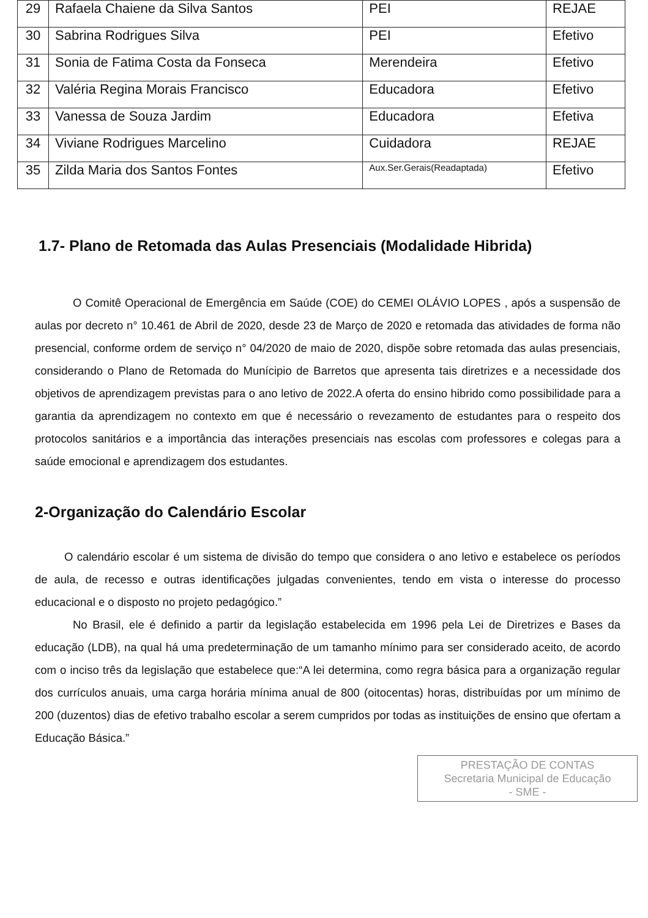| 29 | Rafaela Chaiene da Silva Santos | PEI | REJAE |
| 30 | Sabrina Rodrigues Silva | PEI | Efetivo |
| 31 | Sonia de Fatima Costa da Fonseca | Merendeira | Efetivo |
| 32 | Valéria Regina Morais Francisco | Educadora | Efetivo |
| 33 | Vanessa de Souza Jardim | Educadora | Efetiva |
| 34 | Viviane Rodrigues Marcelino | Cuidadora | REJAE |
| 35 | Zilda Maria dos Santos Fontes | Aux.Ser.Gerais(Readaptada) | Efetivo |
1.7- Plano de Retomada das Aulas Presenciais (Modalidade Hibrida)
O Comitê Operacional de Emergência em Saúde (COE) do CEMEI OLÁVIO LOPES , após a suspensão de aulas por decreto n° 10.461 de Abril de 2020, desde 23 de Março de 2020 e retomada das atividades de forma não presencial, conforme ordem de serviço n° 04/2020 de maio de 2020, dispõe sobre retomada das aulas presenciais, considerando o Plano de Retomada do Munícipio de Barretos que apresenta tais diretrizes e a necessidade dos objetivos de aprendizagem previstas para o ano letivo de 2022.A oferta do ensino hibrido como possibilidade para a garantia da aprendizagem no contexto em que é necessário o revezamento de estudantes para o respeito dos protocolos sanitários e a importância das interações presenciais nas escolas com professores e colegas para a saúde emocional e aprendizagem dos estudantes.
2-Organização do Calendário Escolar
O calendário escolar é um sistema de divisão do tempo que considera o ano letivo e estabelece os períodos de aula, de recesso e outras identificações julgadas convenientes, tendo em vista o interesse do processo educacional e o disposto no projeto pedagógico.”
No Brasil, ele é definido a partir da legislação estabelecida em 1996 pela Lei de Diretrizes e Bases da educação (LDB), na qual há uma predeterminação de um tamanho mínimo para ser considerado aceito, de acordo com o inciso três da legislação que estabelece que:“A lei determina, como regra básica para a organização regular dos currículos anuais, uma carga horária mínima anual de 800 (oitocentas) horas, distribuídas por um mínimo de 200 (duzentos) dias de efetivo trabalho escolar a serem cumpridos por todas as instituições de ensino que ofertam a Educação Básica.”
PRESTAÇÃO DE CONTAS
Secretaria Municipal de Educação
- SME -